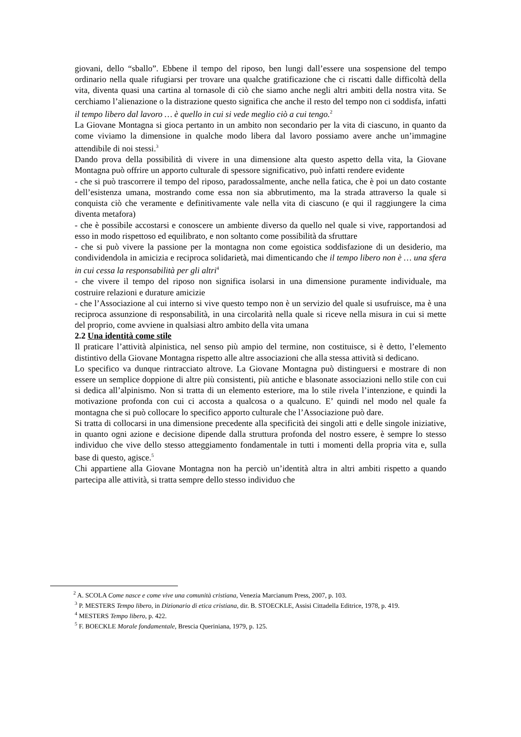giovani, dello “sballo”. Ebbene il tempo del riposo, ben lungi dall’essere una sospensione del tempo ordinario nella quale rifugiarsi per trovare una qualche gratificazione che ci riscatti dalle difficoltà della vita, diventa quasi una cartina al tornasole di ciò che siamo anche negli altri ambiti della nostra vita. Se cerchiamo l’alienazione o la distrazione questo significa che anche il resto del tempo non ci soddisfa, infatti il tempo libero dal lavoro … è quello in cui si vede meglio ciò a cui tengo.<sup>2</sup>
La Giovane Montagna si gioca pertanto in un ambito non secondario per la vita di ciascuno, in quanto da come viviamo la dimensione in qualche modo libera dal lavoro possiamo avere anche un’immagine attendibile di noi stessi.<sup>3</sup>
Dando prova della possibilità di vivere in una dimensione alta questo aspetto della vita, la Giovane Montagna può offrire un apporto culturale di spessore significativo, può infatti rendere evidente
- che si può trascorrere il tempo del riposo, paradossalmente, anche nella fatica, che è poi un dato costante dell’esistenza umana, mostrando come essa non sia abbrutimento, ma la strada attraverso la quale si conquista ciò che veramente e definitivamente vale nella vita di ciascuno (e qui il raggiungere la cima diventa metafora)
- che è possibile accostarsi e conoscere un ambiente diverso da quello nel quale si vive, rapportandosi ad esso in modo rispettoso ed equilibrato, e non soltanto come possibilità da sfruttare
- che si può vivere la passione per la montagna non come egoistica soddisfazione di un desiderio, ma condividendola in amicizia e reciproca solidarietà, mai dimenticando che il tempo libero non è … una sfera in cui cessa la responsabilità per gli altri<sup>4</sup>
- che vivere il tempo del riposo non significa isolarsi in una dimensione puramente individuale, ma costruire relazioni e durature amicizie
- che l’Associazione al cui interno si vive questo tempo non è un servizio del quale si usufruisce, ma è una reciproca assunzione di responsabilità, in una circolarità nella quale si riceve nella misura in cui si mette del proprio, come avviene in qualsiasi altro ambito della vita umana
2.2 Una identità come stile
Il praticare l’attività alpinistica, nel senso più ampio del termine, non costituisce, si è detto, l’elemento distintivo della Giovane Montagna rispetto alle altre associazioni che alla stessa attività si dedicano.
Lo specifico va dunque rintracciato altrove. La Giovane Montagna può distinguersi e mostrare di non essere un semplice doppione di altre più consistenti, più antiche e blasonate associazioni nello stile con cui si dedica all’alpinismo. Non si tratta di un elemento esteriore, ma lo stile rivela l’intenzione, e quindi la motivazione profonda con cui ci accosta a qualcosa o a qualcuno. E’ quindi nel modo nel quale fa montagna che si può collocare lo specifico apporto culturale che l’Associazione può dare.
Si tratta di collocarsi in una dimensione precedente alla specificità dei singoli atti e delle singole iniziative, in quanto ogni azione e decisione dipende dalla struttura profonda del nostro essere, è sempre lo stesso individuo che vive dello stesso atteggiamento fondamentale in tutti i momenti della propria vita e, sulla base di questo, agisce.<sup>5</sup>
Chi appartiene alla Giovane Montagna non ha perciò un’identità altra in altri ambiti rispetto a quando partecipa alle attività, si tratta sempre dello stesso individuo che
<sup>2</sup> A. SCOLA Come nasce e come vive una comunità cristiana, Venezia Marcianum Press, 2007, p. 103.
<sup>3</sup> P. MESTERS Tempo libero, in Dizionario di etica cristiana, dir. B. STOECKLE, Assisi Cittadella Editrice, 1978, p. 419.
<sup>4</sup> MESTERS Tempo libero, p. 422.
<sup>5</sup> F. BOECKLE Morale fondamentale, Brescia Queriniana, 1979, p. 125.